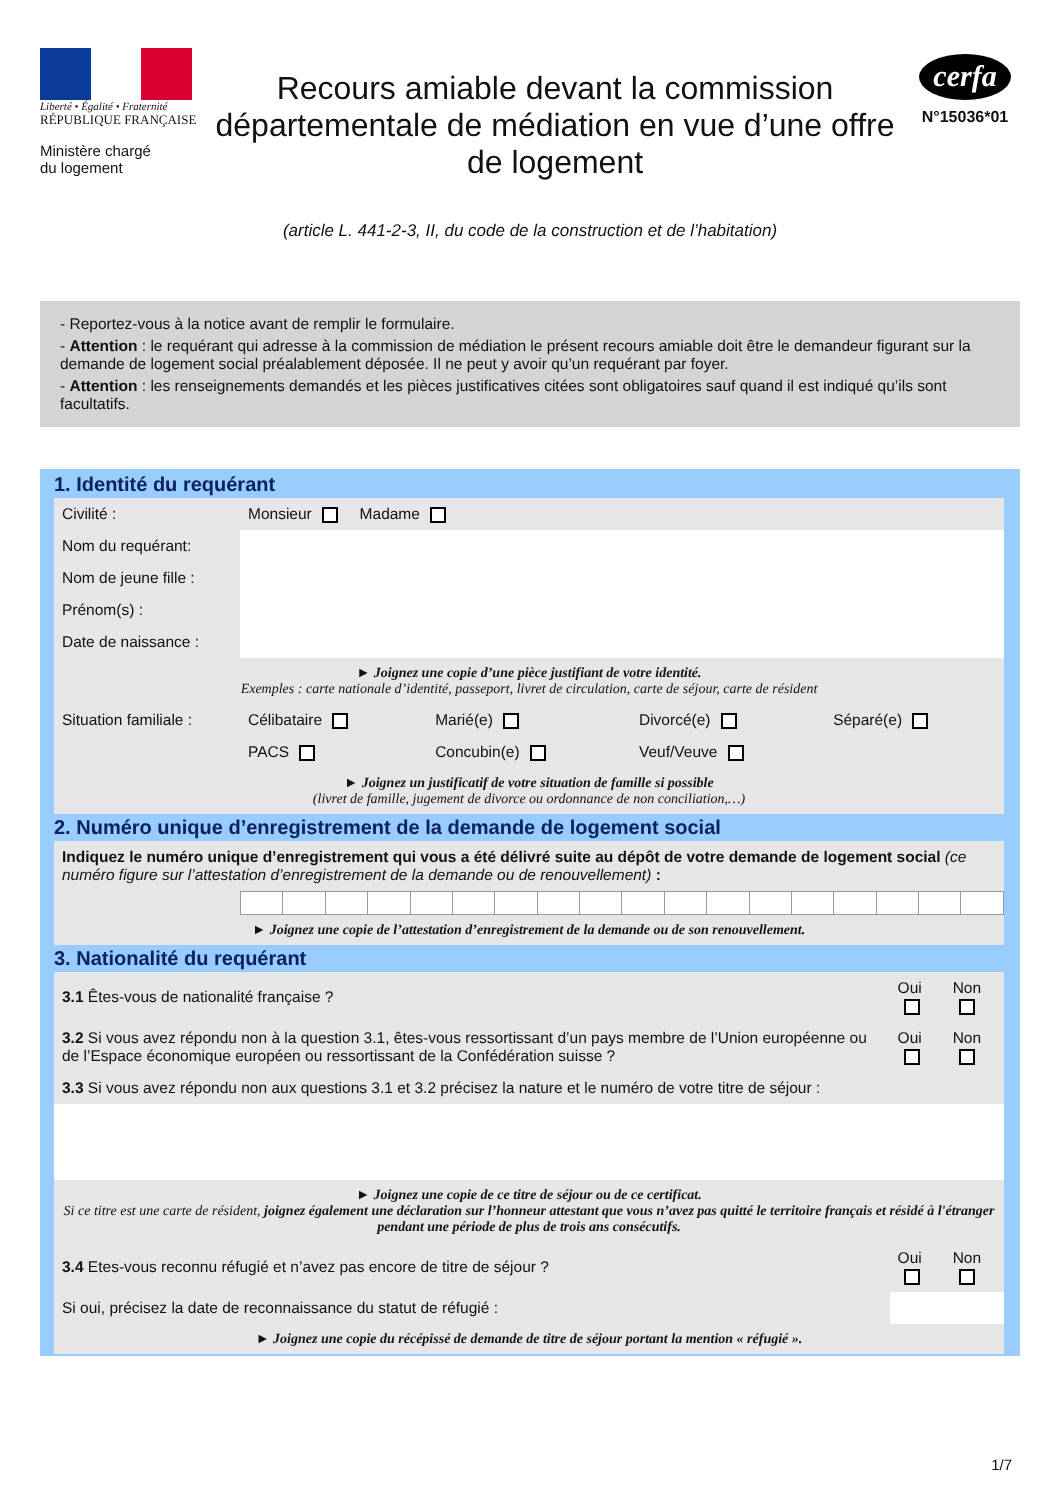Liberté • Égalité • Fraternité
RÉPUBLIQUE FRANÇAISE
Ministère chargé
du logement
Recours amiable devant la commission départementale de médiation en vue d’une offre de logement
cerfa
N°15036*01
(article L. 441-2-3, II, du code de la construction et de l’habitation)
- Reportez-vous à la notice avant de remplir le formulaire.
- Attention : le requérant qui adresse à la commission de médiation le présent recours amiable doit être le demandeur figurant sur la demande de logement social préalablement déposée. Il ne peut y avoir qu’un requérant par foyer.
- Attention : les renseignements demandés et les pièces justificatives citées sont obligatoires sauf quand il est indiqué qu’ils sont facultatifs.
1. Identité du requérant
| Civilité : | Monsieur Madame | | | |
| Nom du requérant: | | | | |
| Nom de jeune fille : | | | | |
| Prénom(s) : | | | | |
| Date de naissance : | | | | |
| ► Joignez une copie d’une pièce justifiant de votre identité. Exemples : carte nationale d’identité, passeport, livret de circulation, carte de séjour, carte de résident | | | | |
| Situation familiale : | Célibataire | Marié(e) | Divorcé(e) | Séparé(e) |
| | PACS | Concubin(e) | Veuf/Veuve | |
| ► Joignez un justificatif de votre situation de famille si possible (livret de famille, jugement de divorce ou ordonnance de non conciliation,…) | | | | |
2. Numéro unique d’enregistrement de la demande de logement social
| Indiquez le numéro unique d’enregistrement qui vous a été délivré suite au dépôt de votre demande de logement social (ce numéro figure sur l’attestation d’enregistrement de la demande ou de renouvellement) : |
| ► Joignez une copie de l’attestation d’enregistrement de la demande ou de son renouvellement. | | | | | | | | | | | | | | | | | | |
3. Nationalité du requérant
| 3.1 Êtes-vous de nationalité française ? | Oui | Non |
| 3.2 Si vous avez répondu non à la question 3.1, êtes-vous ressortissant d’un pays membre de l’Union européenne ou de l’Espace économique européen ou ressortissant de la Confédération suisse ? | Oui | Non |
| 3.3 Si vous avez répondu non aux questions 3.1 et 3.2 précisez la nature et le numéro de votre titre de séjour : | | |
| ► Joignez une copie de ce titre de séjour ou de ce certificat. Si ce titre est une carte de résident, joignez également une déclaration sur l’honneur attestant que vous n’avez pas quitté le territoire français et résidé à l'étranger pendant une période de plus de trois ans consécutifs. | | |
| 3.4 Etes-vous reconnu réfugié et n’avez pas encore de titre de séjour ? | Oui | Non |
| Si oui, précisez la date de reconnaissance du statut de réfugié : | | |
| ► Joignez une copie du récépissé de demande de titre de séjour portant la mention « réfugié ». | | |
1/7